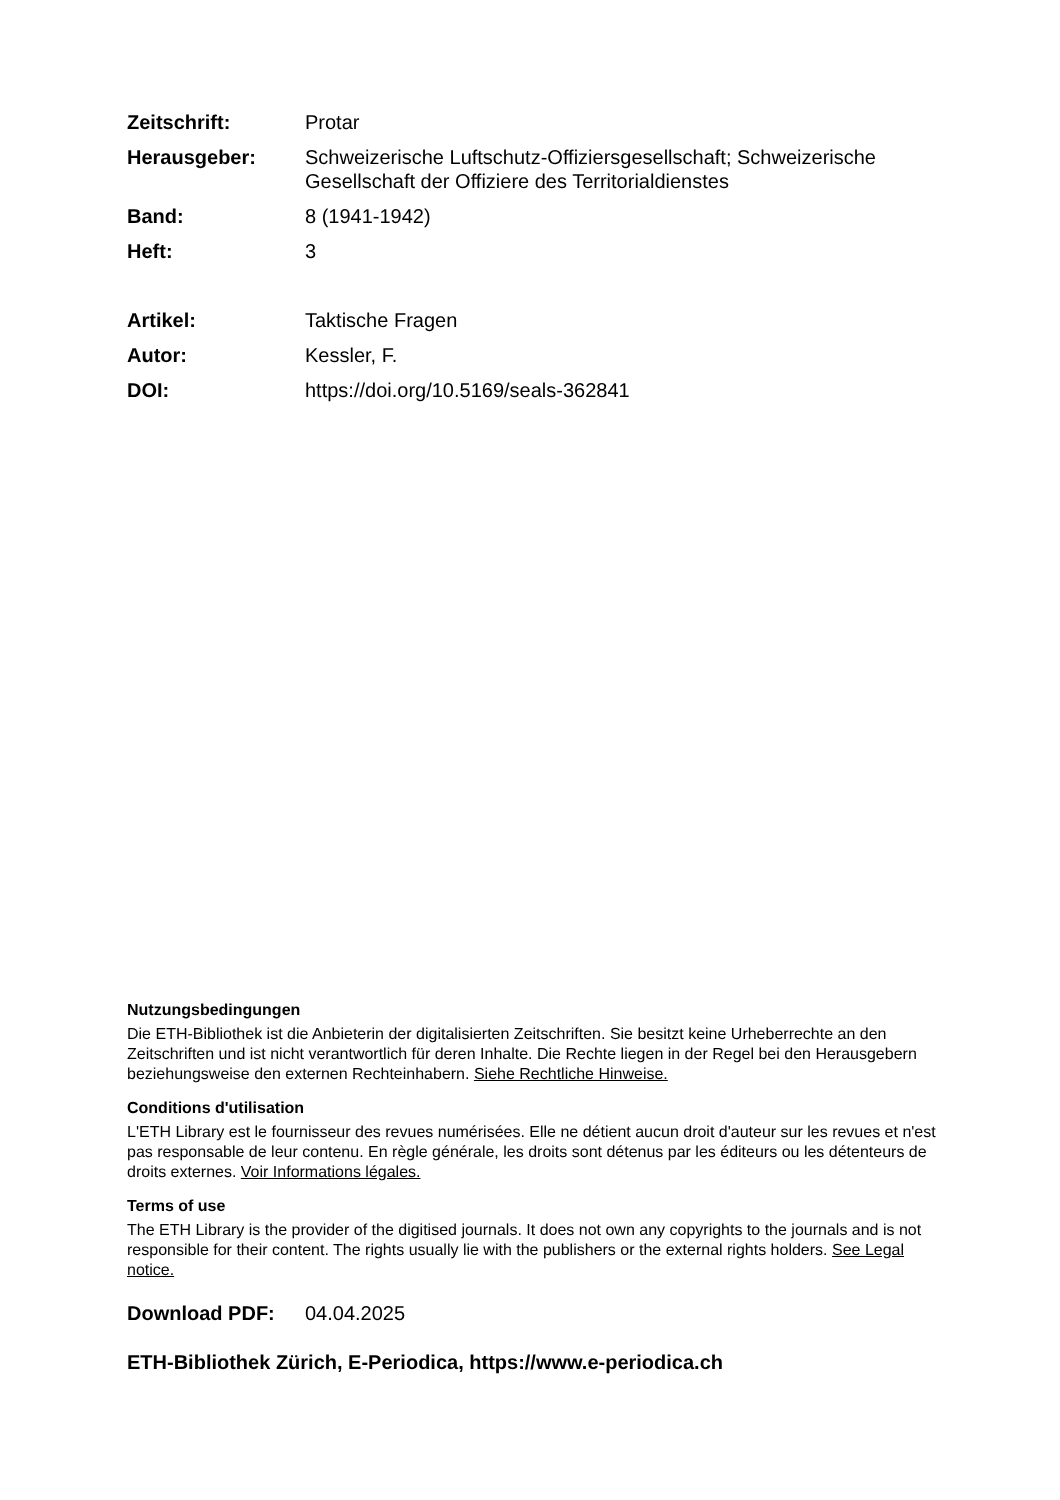Zeitschrift: Protar
Herausgeber: Schweizerische Luftschutz-Offiziersgesellschaft; Schweizerische Gesellschaft der Offiziere des Territorialdienstes
Band: 8 (1941-1942)
Heft: 3
Artikel: Taktische Fragen
Autor: Kessler, F.
DOI: https://doi.org/10.5169/seals-362841
Nutzungsbedingungen
Die ETH-Bibliothek ist die Anbieterin der digitalisierten Zeitschriften. Sie besitzt keine Urheberrechte an den Zeitschriften und ist nicht verantwortlich für deren Inhalte. Die Rechte liegen in der Regel bei den Herausgebern beziehungsweise den externen Rechteinhabern. Siehe Rechtliche Hinweise.
Conditions d'utilisation
L'ETH Library est le fournisseur des revues numérisées. Elle ne détient aucun droit d'auteur sur les revues et n'est pas responsable de leur contenu. En règle générale, les droits sont détenus par les éditeurs ou les détenteurs de droits externes. Voir Informations légales.
Terms of use
The ETH Library is the provider of the digitised journals. It does not own any copyrights to the journals and is not responsible for their content. The rights usually lie with the publishers or the external rights holders. See Legal notice.
Download PDF: 04.04.2025
ETH-Bibliothek Zürich, E-Periodica, https://www.e-periodica.ch